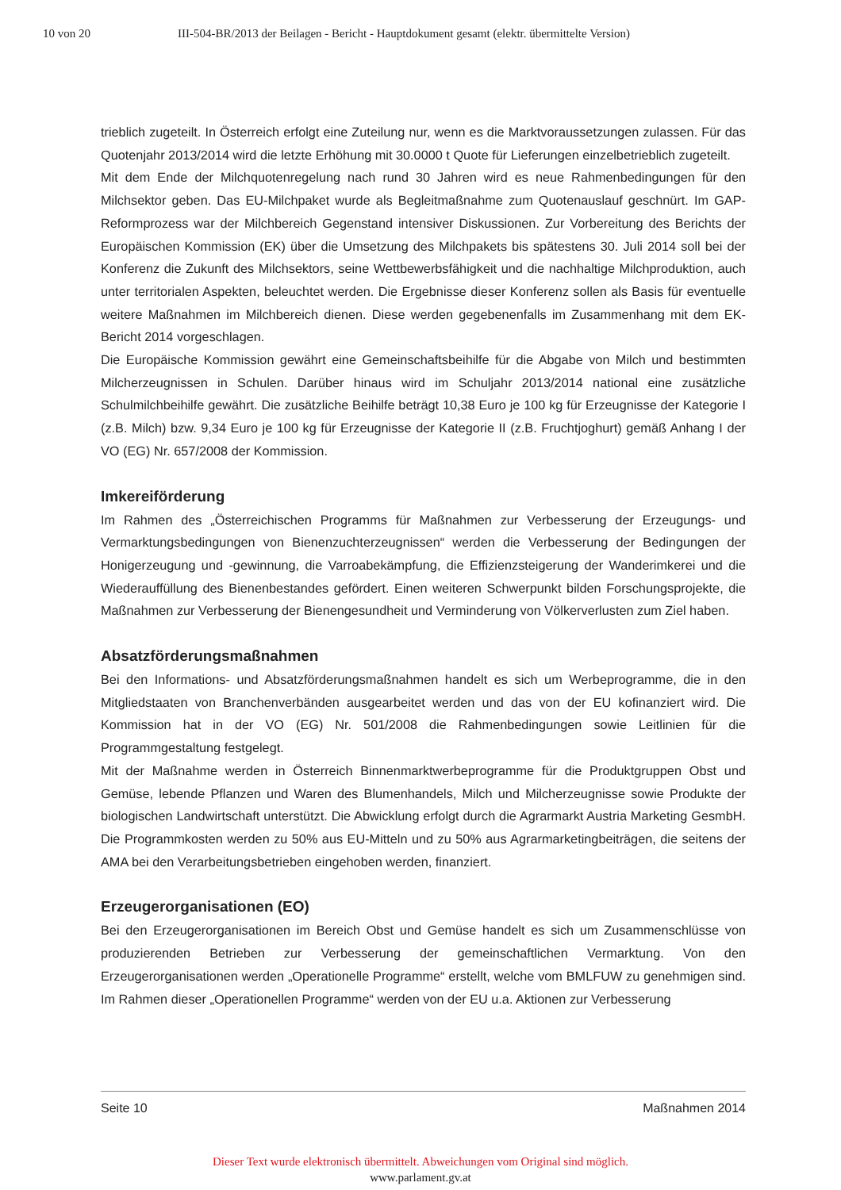10 von 20 III-504-BR/2013 der Beilagen - Bericht - Hauptdokument gesamt (elektr. übermittelte Version)
trieblich zugeteilt. In Österreich erfolgt eine Zuteilung nur, wenn es die Marktvoraussetzungen zulassen. Für das Quotenjahr 2013/2014 wird die letzte Erhöhung mit 30.0000 t Quote für Lieferungen einzelbetrieblich zugeteilt.
Mit dem Ende der Milchquotenregelung nach rund 30 Jahren wird es neue Rahmenbedingungen für den Milchsektor geben. Das EU-Milchpaket wurde als Begleitmaßnahme zum Quotenauslauf geschnürt. Im GAP-Reformprozess war der Milchbereich Gegenstand intensiver Diskussionen. Zur Vorbereitung des Berichts der Europäischen Kommission (EK) über die Umsetzung des Milchpakets bis spätestens 30. Juli 2014 soll bei der Konferenz die Zukunft des Milchsektors, seine Wettbewerbsfähigkeit und die nachhaltige Milchproduktion, auch unter territorialen Aspekten, beleuchtet werden. Die Ergebnisse dieser Konferenz sollen als Basis für eventuelle weitere Maßnahmen im Milchbereich dienen. Diese werden gegebenenfalls im Zusammenhang mit dem EK-Bericht 2014 vorgeschlagen.
Die Europäische Kommission gewährt eine Gemeinschaftsbeihilfe für die Abgabe von Milch und bestimmten Milcherzeugnissen in Schulen. Darüber hinaus wird im Schuljahr 2013/2014 national eine zusätzliche Schulmilchbeihilfe gewährt. Die zusätzliche Beihilfe beträgt 10,38 Euro je 100 kg für Erzeugnisse der Kategorie I (z.B. Milch) bzw. 9,34 Euro je 100 kg für Erzeugnisse der Kategorie II (z.B. Fruchtjoghurt) gemäß Anhang I der VO (EG) Nr. 657/2008 der Kommission.
Imkereiförderung
Im Rahmen des „Österreichischen Programms für Maßnahmen zur Verbesserung der Erzeugungs- und Vermarktungsbedingungen von Bienenzuchterzeugnissen“ werden die Verbesserung der Bedingungen der Honigerzeugung und -gewinnung, die Varroabekämpfung, die Effizienzsteigerung der Wanderimkerei und die Wiederauffüllung des Bienenbestandes gefördert. Einen weiteren Schwerpunkt bilden Forschungsprojekte, die Maßnahmen zur Verbesserung der Bienengesundheit und Verminderung von Völkerverlusten zum Ziel haben.
Absatzförderungsmaßnahmen
Bei den Informations- und Absatzförderungsmaßnahmen handelt es sich um Werbeprogramme, die in den Mitgliedstaaten von Branchenverbänden ausgearbeitet werden und das von der EU kofinanziert wird. Die Kommission hat in der VO (EG) Nr. 501/2008 die Rahmenbedingungen sowie Leitlinien für die Programmgestaltung festgelegt.
Mit der Maßnahme werden in Österreich Binnenmarktwerbeprogramme für die Produktgruppen Obst und Gemüse, lebende Pflanzen und Waren des Blumenhandels, Milch und Milcherzeugnisse sowie Produkte der biologischen Landwirtschaft unterstützt. Die Abwicklung erfolgt durch die Agrarmarkt Austria Marketing GesmbH. Die Programmkosten werden zu 50% aus EU-Mitteln und zu 50% aus Agrarmarketingbeiträgen, die seitens der AMA bei den Verarbeitungsbetrieben eingehoben werden, finanziert.
Erzeugerorganisationen (EO)
Bei den Erzeugerorganisationen im Bereich Obst und Gemüse handelt es sich um Zusammenschlüsse von produzierenden Betrieben zur Verbesserung der gemeinschaftlichen Vermarktung. Von den Erzeugerorganisationen werden „Operationelle Programme“ erstellt, welche vom BMLFUW zu genehmigen sind. Im Rahmen dieser „Operationellen Programme“ werden von der EU u.a. Aktionen zur Verbesserung
Seite 10 Maßnahmen 2014
Dieser Text wurde elektronisch übermittelt. Abweichungen vom Original sind möglich.
www.parlament.gv.at